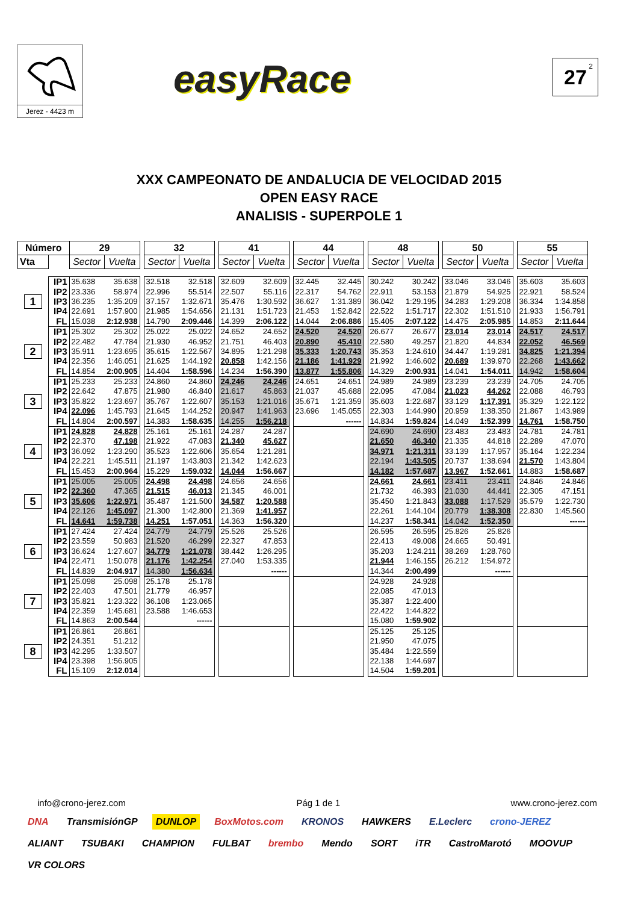Jerez - 4423 m
easyRace
27<sup>2</sup>
XXX CAMPEONATO DE ANDALUCIA DE VELOCIDAD 2015
OPEN EASY RACE
ANALISIS - SUPERPOLE 1
| Número | | 29 | | | 32 | | | 41 | | | 44 | | | 48 | | | 50 | | | 55 | |
| Vta | | Sector | Vuelta | | Sector | Vuelta | | Sector | Vuelta | | Sector | Vuelta | | Sector | Vuelta | | Sector | Vuelta | | Sector | Vuelta |
| 1 | IP1 | 35.638 | 35.638 | | 32.518 | 32.518 | | 32.609 | 32.609 | | 32.445 | 32.445 | | 30.242 | 30.242 | | 33.046 | 33.046 | | 35.603 | 35.603 |
| | IP2 | 23.336 | 58.974 | | 22.996 | 55.514 | | 22.507 | 55.116 | | 22.317 | 54.762 | | 22.911 | 53.153 | | 21.879 | 54.925 | | 22.921 | 58.524 |
| | IP3 | 36.235 | 1:35.209 | | 37.157 | 1:32.671 | | 35.476 | 1:30.592 | | 36.627 | 1:31.389 | | 36.042 | 1:29.195 | | 34.283 | 1:29.208 | | 36.334 | 1:34.858 |
| | IP4 | 22.691 | 1:57.900 | | 21.985 | 1:54.656 | | 21.131 | 1:51.723 | | 21.453 | 1:52.842 | | 22.522 | 1:51.717 | | 22.302 | 1:51.510 | | 21.933 | 1:56.791 |
| | FL | 15.038 | 2:12.938 | | 14.790 | 2:09.446 | | 14.399 | 2:06.122 | | 14.044 | 2:06.886 | | 15.405 | 2:07.122 | | 14.475 | 2:05.985 | | 14.853 | 2:11.644 |
| 2 | IP1 | 25.302 | 25.302 | | 25.022 | 25.022 | | 24.652 | 24.652 | | 24.520 | 24.520 | | 26.677 | 26.677 | | 23.014 | 23.014 | | 24.517 | 24.517 |
| | IP2 | 22.482 | 47.784 | | 21.930 | 46.952 | | 21.751 | 46.403 | | 20.890 | 45.410 | | 22.580 | 49.257 | | 21.820 | 44.834 | | 22.052 | 46.569 |
| | IP3 | 35.911 | 1:23.695 | | 35.615 | 1:22.567 | | 34.895 | 1:21.298 | | 35.333 | 1:20.743 | | 35.353 | 1:24.610 | | 34.447 | 1:19.281 | | 34.825 | 1:21.394 |
| | IP4 | 22.356 | 1:46.051 | | 21.625 | 1:44.192 | | 20.858 | 1:42.156 | | 21.186 | 1:41.929 | | 21.992 | 1:46.602 | | 20.689 | 1:39.970 | | 22.268 | 1:43.662 |
| | FL | 14.854 | 2:00.905 | | 14.404 | 1:58.596 | | 14.234 | 1:56.390 | | 13.877 | 1:55.806 | | 14.329 | 2:00.931 | | 14.041 | 1:54.011 | | 14.942 | 1:58.604 |
| 3 | IP1 | 25.233 | 25.233 | | 24.860 | 24.860 | | 24.246 | 24.246 | | 24.651 | 24.651 | | 24.989 | 24.989 | | 23.239 | 23.239 | | 24.705 | 24.705 |
| | IP2 | 22.642 | 47.875 | | 21.980 | 46.840 | | 21.617 | 45.863 | | 21.037 | 45.688 | | 22.095 | 47.084 | | 21.023 | 44.262 | | 22.088 | 46.793 |
| | IP3 | 35.822 | 1:23.697 | | 35.767 | 1:22.607 | | 35.153 | 1:21.016 | | 35.671 | 1:21.359 | | 35.603 | 1:22.687 | | 33.129 | 1:17.391 | | 35.329 | 1:22.122 |
| | IP4 | 22.096 | 1:45.793 | | 21.645 | 1:44.252 | | 20.947 | 1:41.963 | | 23.696 | 1:45.055 | | 22.303 | 1:44.990 | | 20.959 | 1:38.350 | | 21.867 | 1:43.989 |
| | FL | 14.804 | 2:00.597 | | 14.383 | 1:58.635 | | 14.255 | 1:56.218 | | | ------ | | 14.834 | 1:59.824 | | 14.049 | 1:52.399 | | 14.761 | 1:58.750 |
| 4 | IP1 | 24.828 | 24.828 | | 25.161 | 25.161 | | 24.287 | 24.287 | | | | | 24.690 | 24.690 | | 23.483 | 23.483 | | 24.781 | 24.781 |
| | IP2 | 22.370 | 47.198 | | 21.922 | 47.083 | | 21.340 | 45.627 | | | | | 21.650 | 46.340 | | 21.335 | 44.818 | | 22.289 | 47.070 |
| | IP3 | 36.092 | 1:23.290 | | 35.523 | 1:22.606 | | 35.654 | 1:21.281 | | | | | 34.971 | 1:21.311 | | 33.139 | 1:17.957 | | 35.164 | 1:22.234 |
| | IP4 | 22.221 | 1:45.511 | | 21.197 | 1:43.803 | | 21.342 | 1:42.623 | | | | | 22.194 | 1:43.505 | | 20.737 | 1:38.694 | | 21.570 | 1:43.804 |
| | FL | 15.453 | 2:00.964 | | 15.229 | 1:59.032 | | 14.044 | 1:56.667 | | | | | 14.182 | 1:57.687 | | 13.967 | 1:52.661 | | 14.883 | 1:58.687 |
| 5 | IP1 | 25.005 | 25.005 | | 24.498 | 24.498 | | 24.656 | 24.656 | | | | | 24.661 | 24.661 | | 23.411 | 23.411 | | 24.846 | 24.846 |
| | IP2 | 22.360 | 47.365 | | 21.515 | 46.013 | | 21.345 | 46.001 | | | | | 21.732 | 46.393 | | 21.030 | 44.441 | | 22.305 | 47.151 |
| | IP3 | 35.606 | 1:22.971 | | 35.487 | 1:21.500 | | 34.587 | 1:20.588 | | | | | 35.450 | 1:21.843 | | 33.088 | 1:17.529 | | 35.579 | 1:22.730 |
| | IP4 | 22.126 | 1:45.097 | | 21.300 | 1:42.800 | | 21.369 | 1:41.957 | | | | | 22.261 | 1:44.104 | | 20.779 | 1:38.308 | | 22.830 | 1:45.560 |
| | FL | 14.641 | 1:59.738 | | 14.251 | 1:57.051 | | 14.363 | 1:56.320 | | | | | 14.237 | 1:58.341 | | 14.042 | 1:52.350 | | | ------ |
| 6 | IP1 | 27.424 | 27.424 | | 24.779 | 24.779 | | 25.526 | 25.526 | | | | | 26.595 | 26.595 | | 25.826 | 25.826 | | | |
| | IP2 | 23.559 | 50.983 | | 21.520 | 46.299 | | 22.327 | 47.853 | | | | | 22.413 | 49.008 | | 24.665 | 50.491 | | | |
| | IP3 | 36.624 | 1:27.607 | | 34.779 | 1:21.078 | | 38.442 | 1:26.295 | | | | | 35.203 | 1:24.211 | | 38.269 | 1:28.760 | | | |
| | IP4 | 22.471 | 1:50.078 | | 21.176 | 1:42.254 | | 27.040 | 1:53.335 | | | | | 21.944 | 1:46.155 | | 26.212 | 1:54.972 | | | |
| | FL | 14.839 | 2:04.917 | | 14.380 | 1:56.634 | | | ------ | | | | | 14.344 | 2:00.499 | | | ------ | | | |
| 7 | IP1 | 25.098 | 25.098 | | 25.178 | 25.178 | | | | | | | | 24.928 | 24.928 | | | | | | |
| | IP2 | 22.403 | 47.501 | | 21.779 | 46.957 | | | | | | | | 22.085 | 47.013 | | | | | | |
| | IP3 | 35.821 | 1:23.322 | | 36.108 | 1:23.065 | | | | | | | | 35.387 | 1:22.400 | | | | | | |
| | IP4 | 22.359 | 1:45.681 | | 23.588 | 1:46.653 | | | | | | | | 22.422 | 1:44.822 | | | | | | |
| | FL | 14.863 | 2:00.544 | | | ------ | | | | | | | | 15.080 | 1:59.902 | | | | | | |
| 8 | IP1 | 26.861 | 26.861 | | | | | | | | | | | 25.125 | 25.125 | | | | | | |
| | IP2 | 24.351 | 51.212 | | | | | | | | | | | 21.950 | 47.075 | | | | | | |
| | IP3 | 42.295 | 1:33.507 | | | | | | | | | | | 35.484 | 1:22.559 | | | | | | |
| | IP4 | 23.398 | 1:56.905 | | | | | | | | | | | 22.138 | 1:44.697 | | | | | | |
| | FL | 15.109 | 2:12.014 | | | | | | | | | | | 14.504 | 1:59.201 | | | | | | |
info@crono-jerez.com Pág 1 de 1 www.crono-jerez.com
DNA TransmisiónGP DUNLOP BoxMotos.com KRONOS HAWKERS E.Leclerc crono-JEREZ ALIANT TSUBAKI CHAMPION FULBAT brembo Mendo SORT iTR CastroMarotó MOOVUP VR COLORS